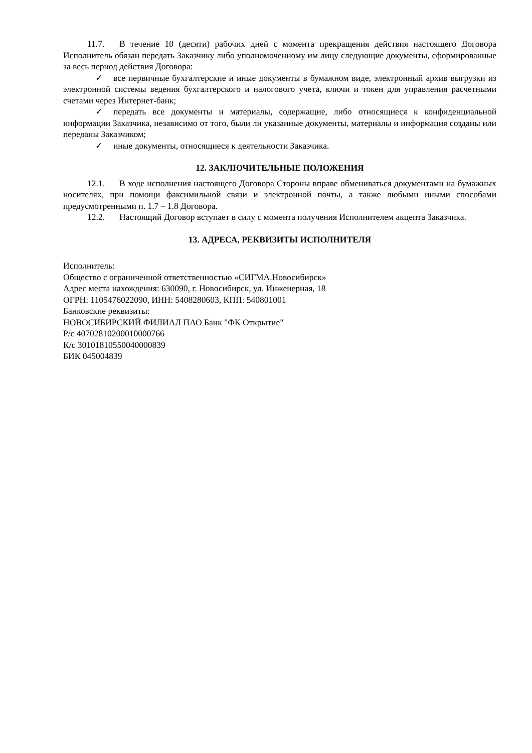11.7. В течение 10 (десяти) рабочих дней с момента прекращения действия настоящего Договора Исполнитель обязан передать Заказчику либо уполномоченному им лицу следующие документы, сформированные за весь период действия Договора:
✓ все первичные бухгалтерские и иные документы в бумажном виде, электронный архив выгрузки из электронной системы ведения бухгалтерского и налогового учета, ключи и токен для управления расчетными счетами через Интернет-банк;
✓ передать все документы и материалы, содержащие, либо относящиеся к конфиденциальной информации Заказчика, независимо от того, были ли указанные документы, материалы и информация созданы или переданы Заказчиком;
✓ иные документы, относящиеся к деятельности Заказчика.
12. ЗАКЛЮЧИТЕЛЬНЫЕ ПОЛОЖЕНИЯ
12.1. В ходе исполнения настоящего Договора Стороны вправе обмениваться документами на бумажных носителях, при помощи факсимильной связи и электронной почты, а также любыми иными способами предусмотренными п. 1.7 – 1.8 Договора.
12.2. Настоящий Договор вступает в силу с момента получения Исполнителем акцепта Заказчика.
13. АДРЕСА, РЕКВИЗИТЫ ИСПОЛНИТЕЛЯ
Исполнитель:
Общество с ограниченной ответственностью «СИГМА.Новосибирск»
Адрес места нахождения: 630090, г. Новосибирск, ул. Инженерная, 18
ОГРН: 1105476022090, ИНН: 5408280603, КПП: 540801001
Банковские реквизиты:
НОВОСИБИРСКИЙ ФИЛИАЛ ПАО Банк "ФК Открытие"
Р/с 40702810200010000766
К/с 30101810550040000839
БИК 045004839